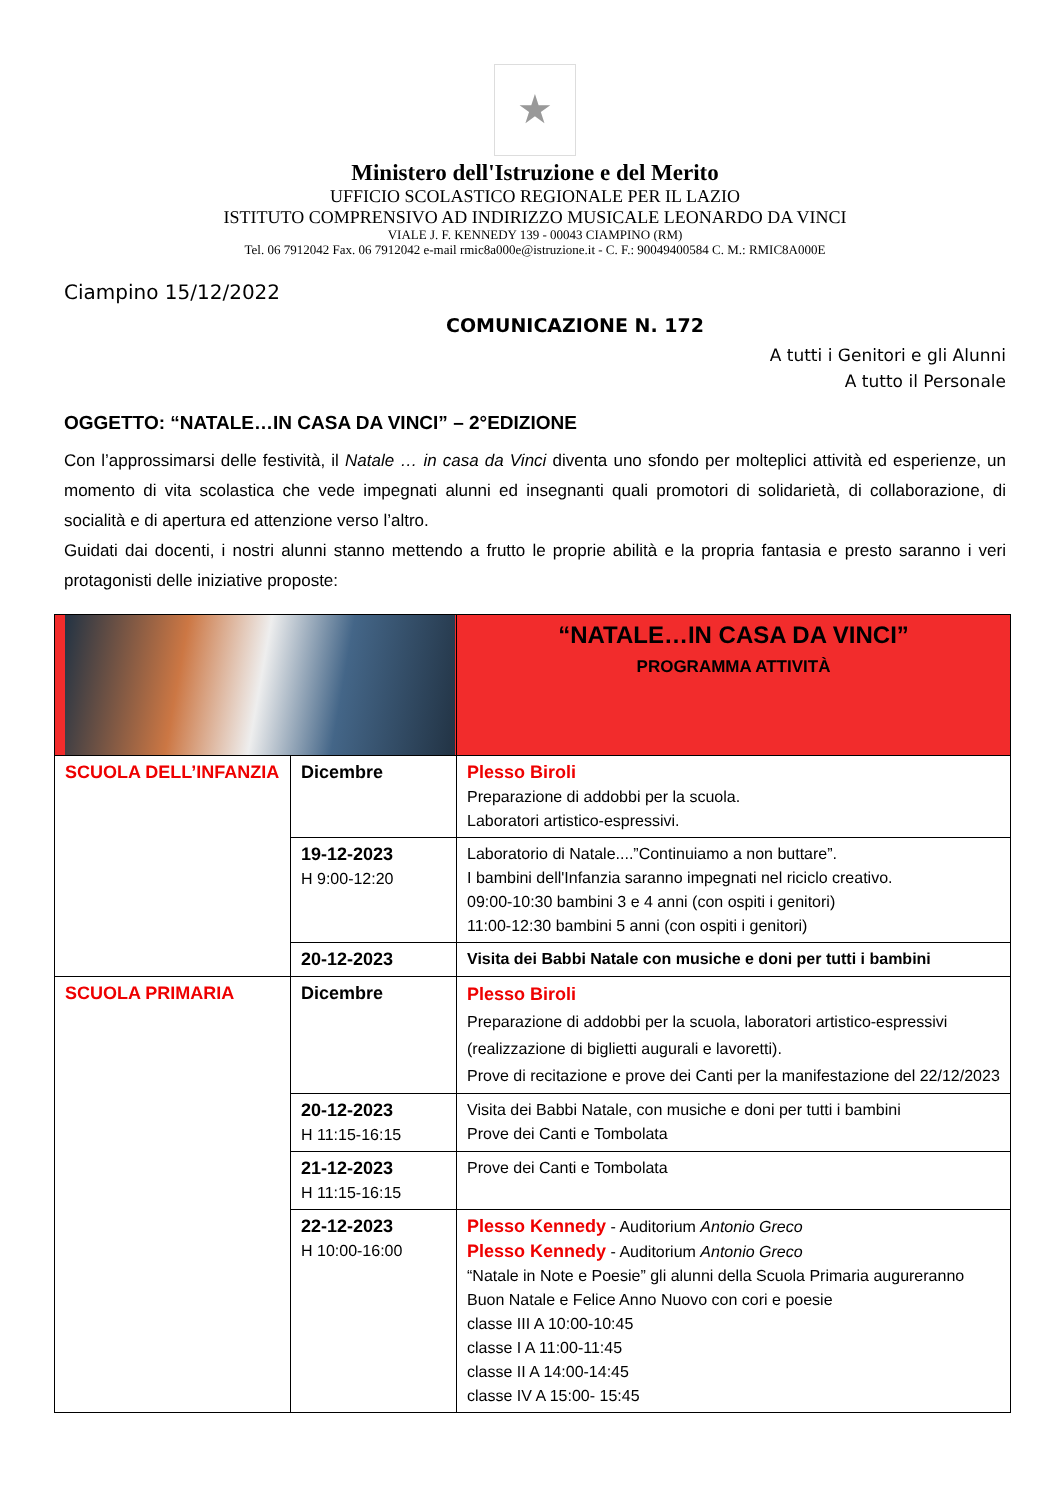★
Ministero dell'Istruzione e del Merito
UFFICIO SCOLASTICO REGIONALE PER IL LAZIO
ISTITUTO COMPRENSIVO AD INDIRIZZO MUSICALE LEONARDO DA VINCI
VIALE J. F. KENNEDY 139 - 00043 CIAMPINO (RM)
Tel. 06 7912042 Fax. 06 7912042 e-mail rmic8a000e@istruzione.it - C. F.: 90049400584 C. M.: RMIC8A000E
Ciampino 15/12/2022
COMUNICAZIONE N. 172
A tutti i Genitori e gli Alunni
A tutto il Personale
OGGETTO: “NATALE…IN CASA DA VINCI” – 2°EDIZIONE
Con l’approssimarsi delle festività, il Natale … in casa da Vinci diventa uno sfondo per molteplici attività ed esperienze, un momento di vita scolastica che vede impegnati alunni ed insegnanti quali promotori di solidarietà, di collaborazione, di socialità e di apertura ed attenzione verso l’altro.
Guidati dai docenti, i nostri alunni stanno mettendo a frutto le proprie abilità e la propria fantasia e presto saranno i veri protagonisti delle iniziative proposte:
| | | “NATALE…IN CASA DA VINCI” PROGRAMMA ATTIVITÀ |
| SCUOLA DELL’INFANZIA | Dicembre | Plesso Biroli Preparazione di addobbi per la scuola. Laboratori artistico-espressivi. |
| | 19-12-2023 H 9:00-12:20 | Laboratorio di Natale....”Continuiamo a non buttare”. I bambini dell'Infanzia saranno impegnati nel riciclo creativo. 09:00-10:30 bambini 3 e 4 anni (con ospiti i genitori) 11:00-12:30 bambini 5 anni (con ospiti i genitori) |
| | 20-12-2023 | Visita dei Babbi Natale con musiche e doni per tutti i bambini |
| SCUOLA PRIMARIA | Dicembre | Plesso Biroli Preparazione di addobbi per la scuola, laboratori artistico-espressivi (realizzazione di biglietti augurali e lavoretti). Prove di recitazione e prove dei Canti per la manifestazione del 22/12/2023 |
| | 20-12-2023 H 11:15-16:15 | Visita dei Babbi Natale, con musiche e doni per tutti i bambini Prove dei Canti e Tombolata |
| | 21-12-2023 H 11:15-16:15 | Prove dei Canti e Tombolata |
| | 22-12-2023 H 10:00-16:00 | Plesso Kennedy - Auditorium Antonio Greco Plesso Kennedy - Auditorium Antonio Greco “Natale in Note e Poesie” gli alunni della Scuola Primaria augureranno Buon Natale e Felice Anno Nuovo con cori e poesie classe III A 10:00-10:45 classe I A 11:00-11:45 classe II A 14:00-14:45 classe IV A 15:00- 15:45 |